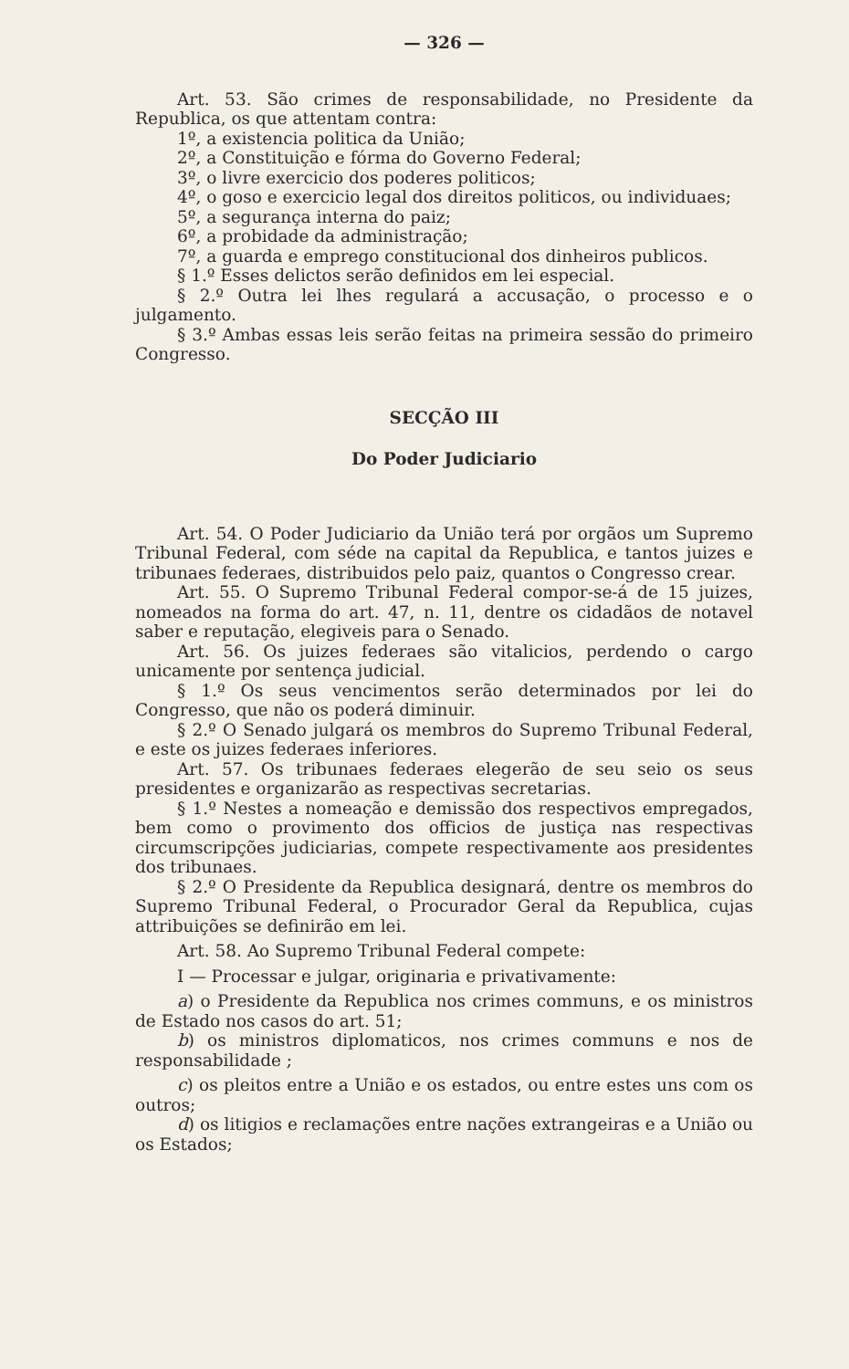— 326 —
Art. 53. São crimes de responsabilidade, no Presidente da Republica, os que attentam contra:
1º, a existencia politica da União;
2º, a Constituição e fórma do Governo Federal;
3º, o livre exercicio dos poderes politicos;
4º, o goso e exercicio legal dos direitos politicos, ou individuaes;
5º, a segurança interna do paiz;
6º, a probidade da administração;
7º, a guarda e emprego constitucional dos dinheiros publicos.
§ 1.º Esses delictos serão definidos em lei especial.
§ 2.º Outra lei lhes regulará a accusação, o processo e o julgamento.
§ 3.º Ambas essas leis serão feitas na primeira sessão do primeiro Congresso.
SECÇÃO III
Do Poder Judiciario
Art. 54. O Poder Judiciario da União terá por orgãos um Supremo Tribunal Federal, com séde na capital da Republica, e tantos juizes e tribunaes federaes, distribuidos pelo paiz, quantos o Congresso crear.
Art. 55. O Supremo Tribunal Federal compor-se-á de 15 juizes, nomeados na forma do art. 47, n. 11, dentre os cidadãos de notavel saber e reputação, elegiveis para o Senado.
Art. 56. Os juizes federaes são vitalicios, perdendo o cargo unicamente por sentença judicial.
§ 1.º Os seus vencimentos serão determinados por lei do Congresso, que não os poderá diminuir.
§ 2.º O Senado julgará os membros do Supremo Tribunal Federal, e este os juizes federaes inferiores.
Art. 57. Os tribunaes federaes elegerão de seu seio os seus presidentes e organizarão as respectivas secretarias.
§ 1.º Nestes a nomeação e demissão dos respectivos empregados, bem como o provimento dos officios de justiça nas respectivas circumscripções judiciarias, compete respectivamente aos presidentes dos tribunaes.
§ 2.º O Presidente da Republica designará, dentre os membros do Supremo Tribunal Federal, o Procurador Geral da Republica, cujas attribuições se definirão em lei.
Art. 58. Ao Supremo Tribunal Federal compete:
I — Processar e julgar, originaria e privativamente:
a) o Presidente da Republica nos crimes communs, e os ministros de Estado nos casos do art. 51;
b) os ministros diplomaticos, nos crimes communs e nos de responsabilidade ;
c) os pleitos entre a União e os estados, ou entre estes uns com os outros;
d) os litigios e reclamações entre nações extrangeiras e a União ou os Estados;